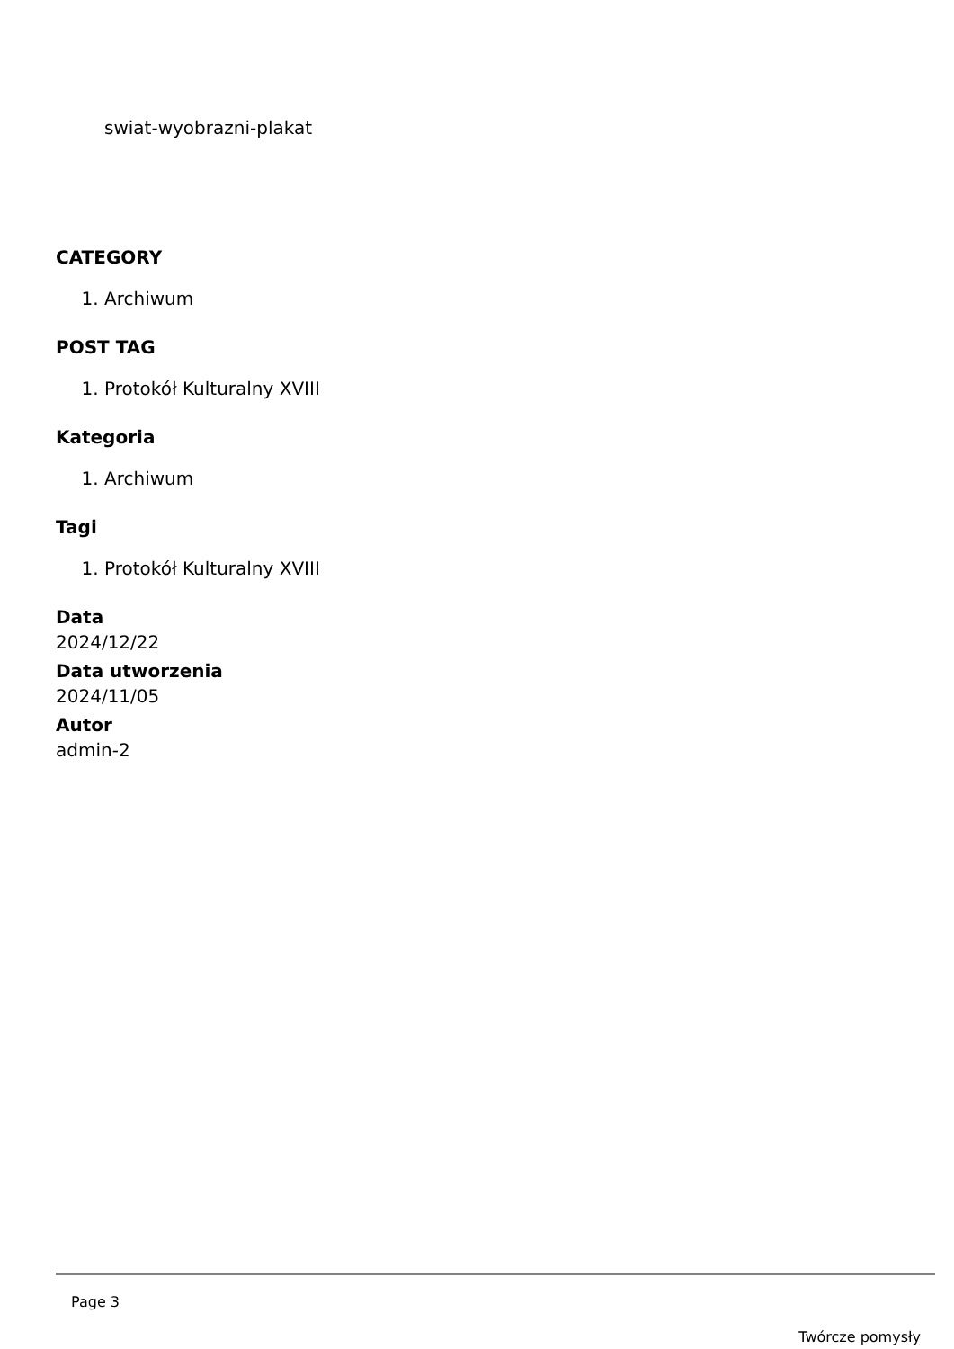swiat-wyobrazni-plakat
CATEGORY
1. Archiwum
POST TAG
1. Protokół Kulturalny XVIII
Kategoria
1. Archiwum
Tagi
1. Protokół Kulturalny XVIII
Data
2024/12/22
Data utworzenia
2024/11/05
Autor
admin-2
Page 3
Twórcze pomysły